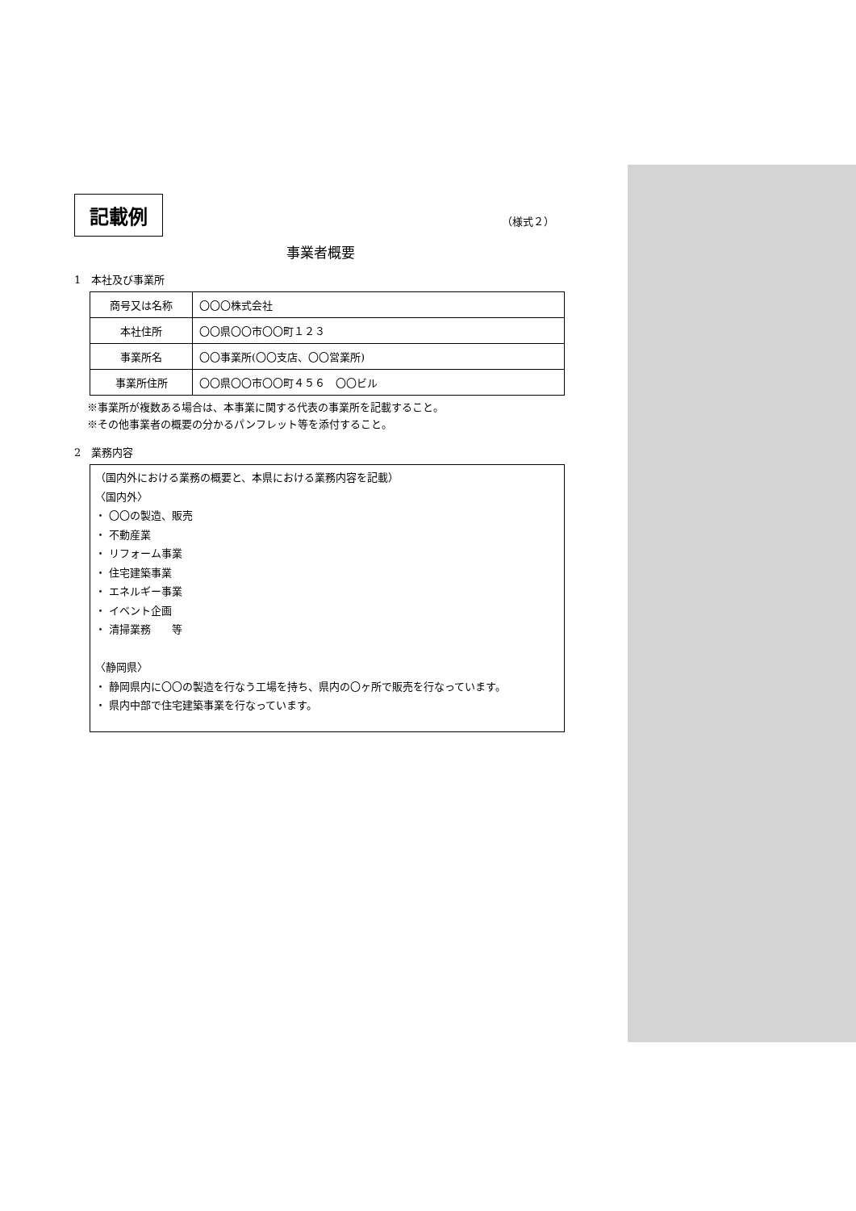記載例 （様式２）
事業者概要
1　本社及び事業所
| 商号又は名称 | 〇〇〇株式会社 |
| 本社住所 | 〇〇県〇〇市〇〇町１２３ |
| 事業所名 | 〇〇事業所(〇〇支店、〇〇営業所) |
| 事業所住所 | 〇〇県〇〇市〇〇町４５６ 〇〇ビル |
※事業所が複数ある場合は、本事業に関する代表の事業所を記載すること。
※その他事業者の概要の分かるパンフレット等を添付すること。
2　業務内容
（国内外における業務の概要と、本県における業務内容を記載）
〈国内外〉
・ 〇〇の製造、販売
・ 不動産業
・ リフォーム事業
・ 住宅建築事業
・ エネルギー事業
・ イベント企画
・ 清掃業務　　等
〈静岡県〉
・ 静岡県内に〇〇の製造を行なう工場を持ち、県内の〇ヶ所で販売を行なっています。
・ 県内中部で住宅建築事業を行なっています。